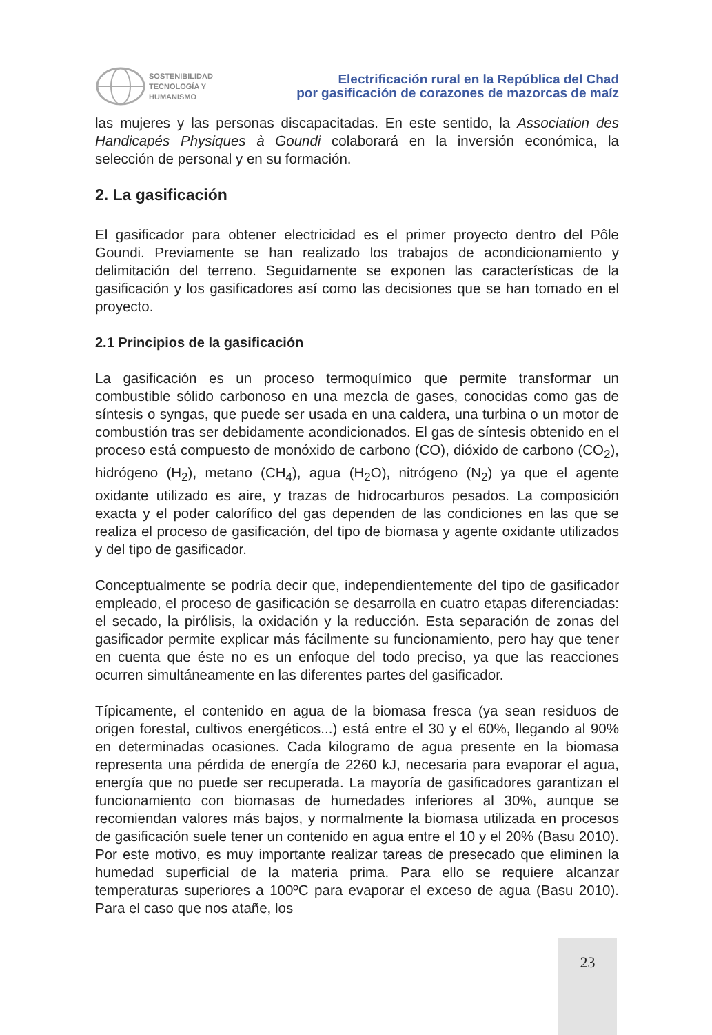SOSTENIBILIDAD
TECNOLOGÍA Y
HUMANISMO
Electrificación rural en la República del Chad
por gasificación de corazones de mazorcas de maíz
las mujeres y las personas discapacitadas. En este sentido, la Association des Handicapés Physiques à Goundi colaborará en la inversión económica, la selección de personal y en su formación.
2. La gasificación
El gasificador para obtener electricidad es el primer proyecto dentro del Pôle Goundi. Previamente se han realizado los trabajos de acondicionamiento y delimitación del terreno. Seguidamente se exponen las características de la gasificación y los gasificadores así como las decisiones que se han tomado en el proyecto.
2.1 Principios de la gasificación
La gasificación es un proceso termoquímico que permite transformar un combustible sólido carbonoso en una mezcla de gases, conocidas como gas de síntesis o syngas, que puede ser usada en una caldera, una turbina o un motor de combustión tras ser debidamente acondicionados. El gas de síntesis obtenido en el proceso está compuesto de monóxido de carbono (CO), dióxido de carbono (CO<sub>2</sub>), hidrógeno (H<sub>2</sub>), metano (CH<sub>4</sub>), agua (H<sub>2</sub>O), nitrógeno (N<sub>2</sub>) ya que el agente oxidante utilizado es aire, y trazas de hidrocarburos pesados. La composición exacta y el poder calorífico del gas dependen de las condiciones en las que se realiza el proceso de gasificación, del tipo de biomasa y agente oxidante utilizados y del tipo de gasificador.
Conceptualmente se podría decir que, independientemente del tipo de gasificador empleado, el proceso de gasificación se desarrolla en cuatro etapas diferenciadas: el secado, la pirólisis, la oxidación y la reducción. Esta separación de zonas del gasificador permite explicar más fácilmente su funcionamiento, pero hay que tener en cuenta que éste no es un enfoque del todo preciso, ya que las reacciones ocurren simultáneamente en las diferentes partes del gasificador.
Típicamente, el contenido en agua de la biomasa fresca (ya sean residuos de origen forestal, cultivos energéticos...) está entre el 30 y el 60%, llegando al 90% en determinadas ocasiones. Cada kilogramo de agua presente en la biomasa representa una pérdida de energía de 2260 kJ, necesaria para evaporar el agua, energía que no puede ser recuperada. La mayoría de gasificadores garantizan el funcionamiento con biomasas de humedades inferiores al 30%, aunque se recomiendan valores más bajos, y normalmente la biomasa utilizada en procesos de gasificación suele tener un contenido en agua entre el 10 y el 20% (Basu 2010). Por este motivo, es muy importante realizar tareas de presecado que eliminen la humedad superficial de la materia prima. Para ello se requiere alcanzar temperaturas superiores a 100ºC para evaporar el exceso de agua (Basu 2010). Para el caso que nos atañe, los
23